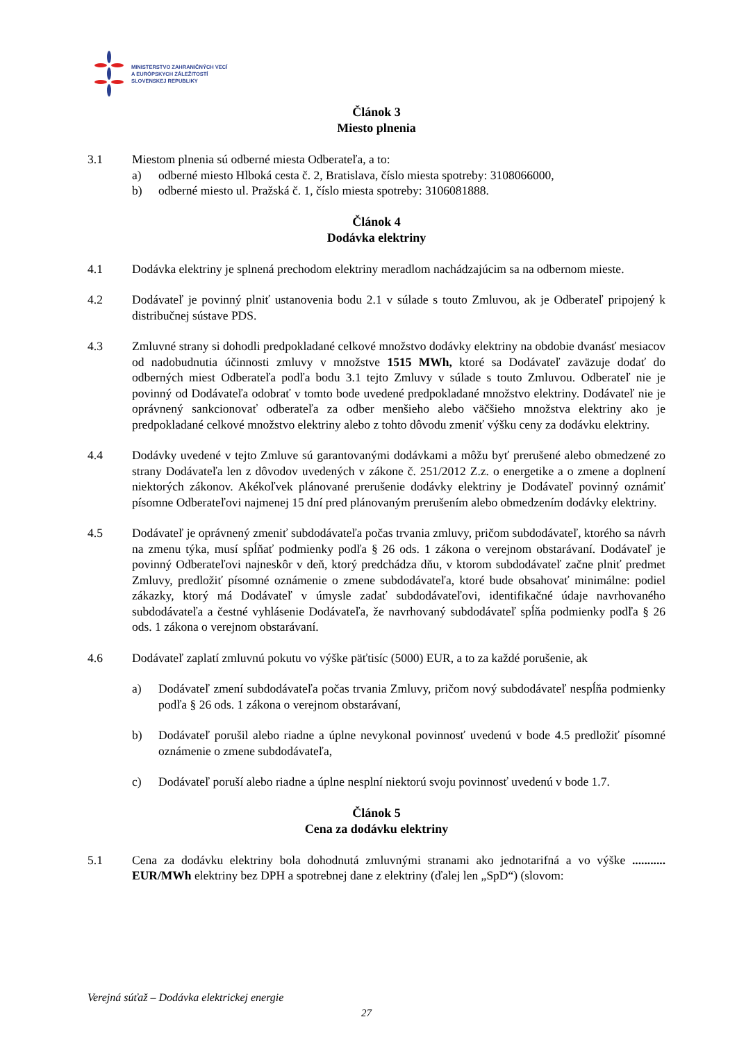MINISTERSTVO ZAHRANIČNÝCH VECÍ
A EURÓPSKYCH ZÁLEŽITOSTÍ
SLOVENSKEJ REPUBLIKY
Článok 3
Miesto plnenia
3.1 Miestom plnenia sú odberné miesta Odberateľa, a to:
a) odberné miesto Hlboká cesta č. 2, Bratislava, číslo miesta spotreby: 3108066000,
b) odberné miesto ul. Pražská č. 1, číslo miesta spotreby: 3106081888.
Článok 4
Dodávka elektriny
4.1 Dodávka elektriny je splnená prechodom elektriny meradlom nachádzajúcim sa na odbernom mieste.
4.2 Dodávateľ je povinný plniť ustanovenia bodu 2.1 v súlade s touto Zmluvou, ak je Odberateľ pripojený k distribučnej sústave PDS.
4.3 Zmluvné strany si dohodli predpokladané celkové množstvo dodávky elektriny na obdobie dvanásť mesiacov od nadobudnutia účinnosti zmluvy v množstve 1515 MWh, ktoré sa Dodávateľ zaväzuje dodať do odberných miest Odberateľa podľa bodu 3.1 tejto Zmluvy v súlade s touto Zmluvou. Odberateľ nie je povinný od Dodávateľa odobrať v tomto bode uvedené predpokladané množstvo elektriny. Dodávateľ nie je oprávnený sankcionovať odberateľa za odber menšieho alebo väčšieho množstva elektriny ako je predpokladané celkové množstvo elektriny alebo z tohto dôvodu zmeniť výšku ceny za dodávku elektriny.
4.4 Dodávky uvedené v tejto Zmluve sú garantovanými dodávkami a môžu byť prerušené alebo obmedzené zo strany Dodávateľa len z dôvodov uvedených v zákone č. 251/2012 Z.z. o energetike a o zmene a doplnení niektorých zákonov. Akékoľvek plánované prerušenie dodávky elektriny je Dodávateľ povinný oznámiť písomne Odberateľovi najmenej 15 dní pred plánovaným prerušením alebo obmedzením dodávky elektriny.
4.5 Dodávateľ je oprávnený zmeniť subdodávateľa počas trvania zmluvy, pričom subdodávateľ, ktorého sa návrh na zmenu týka, musí spĺňať podmienky podľa § 26 ods. 1 zákona o verejnom obstarávaní. Dodávateľ je povinný Odberateľovi najneskôr v deň, ktorý predchádza dňu, v ktorom subdodávateľ začne plniť predmet Zmluvy, predložiť písomné oznámenie o zmene subdodávateľa, ktoré bude obsahovať minimálne: podiel zákazky, ktorý má Dodávateľ v úmysle zadať subdodávateľovi, identifikačné údaje navrhovaného subdodávateľa a čestné vyhlásenie Dodávateľa, že navrhovaný subdodávateľ spĺňa podmienky podľa § 26 ods. 1 zákona o verejnom obstarávaní.
4.6 Dodávateľ zaplatí zmluvnú pokutu vo výške päťtisíc (5000) EUR, a to za každé porušenie, ak
a) Dodávateľ zmení subdodávateľa počas trvania Zmluvy, pričom nový subdodávateľ nespĺňa podmienky podľa § 26 ods. 1 zákona o verejnom obstarávaní,
b) Dodávateľ porušil alebo riadne a úplne nevykonal povinnosť uvedenú v bode 4.5 predložiť písomné oznámenie o zmene subdodávateľa,
c) Dodávateľ poruší alebo riadne a úplne nesplní niektorú svoju povinnosť uvedenú v bode 1.7.
Článok 5
Cena za dodávku elektriny
5.1 Cena za dodávku elektriny bola dohodnutá zmluvnými stranami ako jednotarifná a vo výške ........... EUR/MWh elektriny bez DPH a spotrebnej dane z elektriny (ďalej len „SpD“) (slovom:
Verejná súťaž – Dodávka elektrickej energie
27